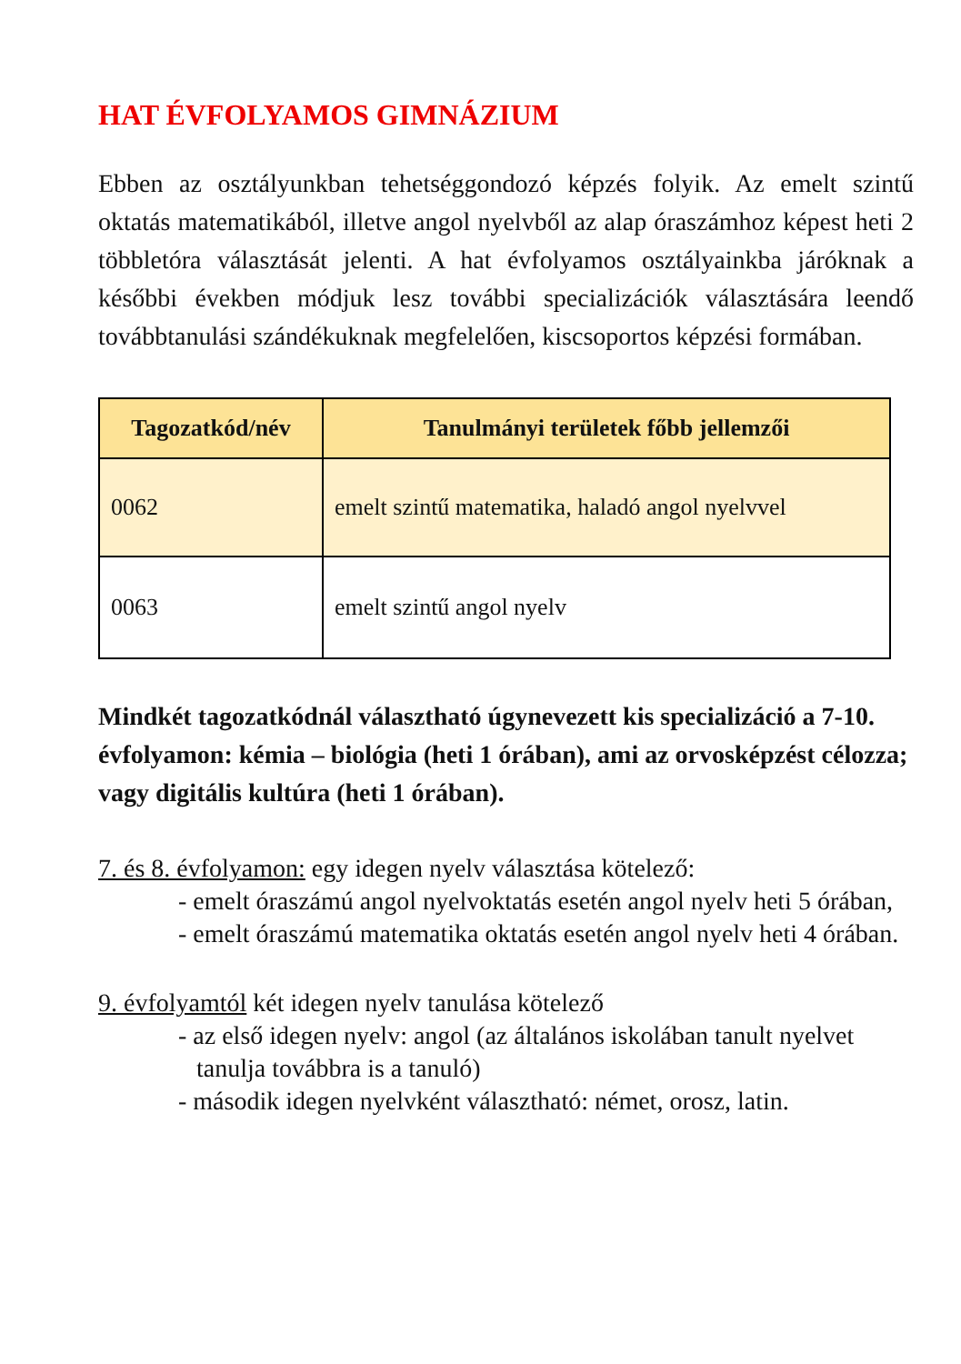HAT ÉVFOLYAMOS GIMNÁZIUM
Ebben az osztályunkban tehetséggondozó képzés folyik. Az emelt szintű oktatás matematikából, illetve angol nyelvből az alap óraszámhoz képest heti 2 többletóra választását jelenti. A hat évfolyamos osztályainkba járóknak a későbbi években módjuk lesz további specializációk választására leendő továbbtanulási szándékuknak megfelelően, kiscsoportos képzési formában.
| Tagozatkód/név | Tanulmányi területek főbb jellemzői |
| --- | --- |
| 0062 | emelt szintű matematika, haladó angol nyelvvel |
| 0063 | emelt szintű angol nyelv |
Mindkét tagozatkódnál választható úgynevezett kis specializáció a 7-10. évfolyamon: kémia – biológia (heti 1 órában), ami az orvosképzést célozza; vagy digitális kultúra (heti 1 órában).
7. és 8. évfolyamon: egy idegen nyelv választása kötelező:
- emelt óraszámú angol nyelvoktatás esetén angol nyelv heti 5 órában,
- emelt óraszámú matematika oktatás esetén angol nyelv heti 4 órában.
9. évfolyamtól két idegen nyelv tanulása kötelező
- az első idegen nyelv: angol (az általános iskolában tanult nyelvet tanulja továbbra is a tanuló)
- második idegen nyelvként választható: német, orosz, latin.